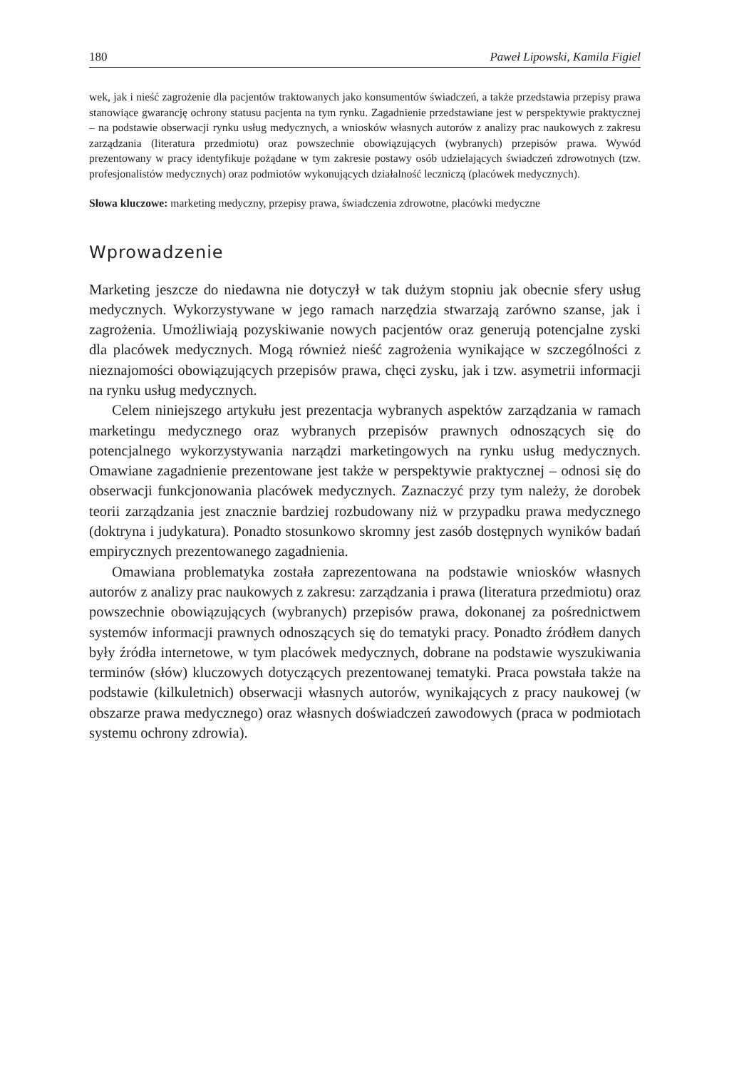180 Paweł Lipowski, Kamila Figiel
wek, jak i nieść zagrożenie dla pacjentów traktowanych jako konsumentów świadczeń, a także przedstawia przepisy prawa stanowiące gwarancję ochrony statusu pacjenta na tym rynku. Zagadnienie przedstawiane jest w perspektywie praktycznej – na podstawie obserwacji rynku usług medycznych, a wniosków własnych autorów z analizy prac naukowych z zakresu zarządzania (literatura przedmiotu) oraz powszechnie obowiązujących (wybranych) przepisów prawa. Wywód prezentowany w pracy identyfikuje pożądane w tym zakresie postawy osób udzielających świadczeń zdrowotnych (tzw. profesjonalistów medycznych) oraz podmiotów wykonujących działalność leczniczą (placówek medycznych).
Słowa kluczowe: marketing medyczny, przepisy prawa, świadczenia zdrowotne, placówki medyczne
Wprowadzenie
Marketing jeszcze do niedawna nie dotyczył w tak dużym stopniu jak obecnie sfery usług medycznych. Wykorzystywane w jego ramach narzędzia stwarzają zarówno szanse, jak i zagrożenia. Umożliwiają pozyskiwanie nowych pacjentów oraz generują potencjalne zyski dla placówek medycznych. Mogą również nieść zagrożenia wynikające w szczególności z nieznajomości obowiązujących przepisów prawa, chęci zysku, jak i tzw. asymetrii informacji na rynku usług medycznych.
Celem niniejszego artykułu jest prezentacja wybranych aspektów zarządzania w ramach marketingu medycznego oraz wybranych przepisów prawnych odnoszących się do potencjalnego wykorzystywania narządzi marketingowych na rynku usług medycznych. Omawiane zagadnienie prezentowane jest także w perspektywie praktycznej – odnosi się do obserwacji funkcjonowania placówek medycznych. Zaznaczyć przy tym należy, że dorobek teorii zarządzania jest znacznie bardziej rozbudowany niż w przypadku prawa medycznego (doktryna i judykatura). Ponadto stosunkowo skromny jest zasób dostępnych wyników badań empirycznych prezentowanego zagadnienia.
Omawiana problematyka została zaprezentowana na podstawie wniosków własnych autorów z analizy prac naukowych z zakresu: zarządzania i prawa (literatura przedmiotu) oraz powszechnie obowiązujących (wybranych) przepisów prawa, dokonanej za pośrednictwem systemów informacji prawnych odnoszących się do tematyki pracy. Ponadto źródłem danych były źródła internetowe, w tym placówek medycznych, dobrane na podstawie wyszukiwania terminów (słów) kluczowych dotyczących prezentowanej tematyki. Praca powstała także na podstawie (kilkuletnich) obserwacji własnych autorów, wynikających z pracy naukowej (w obszarze prawa medycznego) oraz własnych doświadczeń zawodowych (praca w podmiotach systemu ochrony zdrowia).